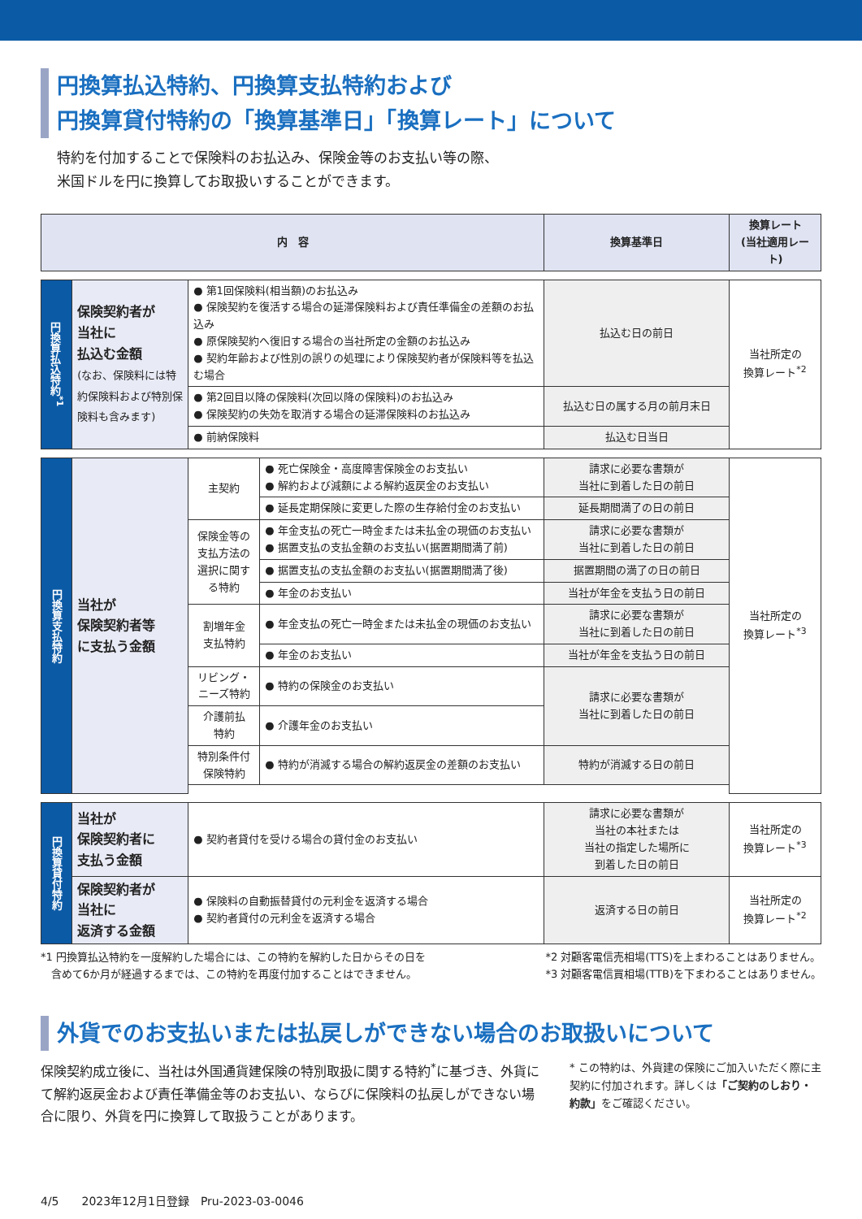円換算払込特約、円換算支払特約および
円換算貸付特約の「換算基準日」「換算レート」について
特約を付加することで保険料のお払込み、保険金等のお支払い等の際、
米国ドルを円に換算してお取扱いすることができます。
| 内 容 | | | | 換算基準日 | 換算レート (当社適用レート) |
| --- | --- | --- | --- | --- | --- |
| 円換算払込特約<sup>*1</sup> | 保険契約者が 当社に 払込む金額 (なお、保険料には特約保険料および特別保険料も含みます) | ● 第1回保険料(相当額)のお払込み ● 保険契約を復活する場合の延滞保険料および責任準備金の差額のお払込み ● 原保険契約へ復旧する場合の当社所定の金額のお払込み ● 契約年齢および性別の誤りの処理により保険契約者が保険料等を払込む場合 | | 払込む日の前日 | 当社所定の 換算レート<sup>*2</sup> |
| | | ● 第2回目以降の保険料(次回以降の保険料)のお払込み ● 保険契約の失効を取消する場合の延滞保険料のお払込み | | 払込む日の属する月の前月末日 | |
| | | ● 前納保険料 | | 払込む日当日 | |
| 円換算支払特約 | 当社が 保険契約者等 に支払う金額 | 主契約 | ● 死亡保険金・高度障害保険金のお支払い ● 解約および減額による解約返戻金のお支払い | 請求に必要な書類が 当社に到着した日の前日 | 当社所定の 換算レート<sup>*3</sup> |
| | | | ● 延長定期保険に変更した際の生存給付金のお支払い | 延長期間満了の日の前日 | |
| | | 保険金等の支払方法の選択に関する特約 | ● 年金支払の死亡一時金または未払金の現価のお支払い ● 据置支払の支払金額のお支払い(据置期間満了前) | 請求に必要な書類が 当社に到着した日の前日 | |
| | | | ● 据置支払の支払金額のお支払い(据置期間満了後) | 据置期間の満了の日の前日 | |
| | | | ● 年金のお支払い | 当社が年金を支払う日の前日 | |
| | | 割増年金 支払特約 | ● 年金支払の死亡一時金または未払金の現価のお支払い | 請求に必要な書類が 当社に到着した日の前日 | |
| | | | ● 年金のお支払い | 当社が年金を支払う日の前日 | |
| | | リビング・ ニーズ特約 | ● 特約の保険金のお支払い | 請求に必要な書類が 当社に到着した日の前日 | |
| | | 介護前払 特約 | ● 介護年金のお支払い | | |
| | | 特別条件付 保険特約 | ● 特約が消滅する場合の解約返戻金の差額のお支払い | 特約が消滅する日の前日 | |
| 円換算貸付特約 | 当社が 保険契約者に 支払う金額 | ● 契約者貸付を受ける場合の貸付金のお支払い | | 請求に必要な書類が 当社の本社または 当社の指定した場所に 到着した日の前日 | 当社所定の 換算レート<sup>*3</sup> |
| | 保険契約者が 当社に 返済する金額 | ● 保険料の自動振替貸付の元利金を返済する場合 ● 契約者貸付の元利金を返済する場合 | | 返済する日の前日 | 当社所定の 換算レート<sup>*2</sup> |
*1 円換算払込特約を一度解約した場合には、この特約を解約した日からその日を
　含めて6か月が経過するまでは、この特約を再度付加することはできません。
*2 対顧客電信売相場(TTS)を上まわることはありません。
*3 対顧客電信買相場(TTB)を下まわることはありません。
外貨でのお支払いまたは払戻しができない場合のお取扱いについて
保険契約成立後に、当社は外国通貨建保険の特別取扱に関する特約<sup>*</sup>に基づき、外貨にて解約返戻金および責任準備金等のお支払い、ならびに保険料の払戻しができない場合に限り、外貨を円に換算して取扱うことがあります。
* この特約は、外貨建の保険にご加入いただく際に主契約に付加されます。詳しくは「ご契約のしおり・約款」をご確認ください。
4/5　　2023年12月1日登録　Pru-2023-03-0046